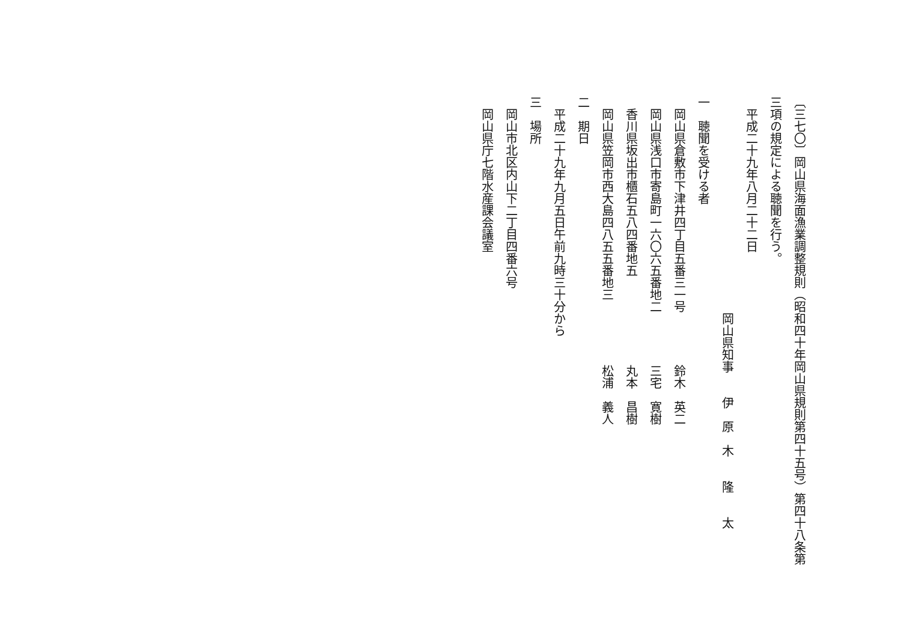〔三七〇〕岡山県海面漁業調整規則（昭和四十年岡山県規則第四十五号）第四十八条第
三項の規定による聴聞を行う。
　平成二十九年八月二十二日
岡山県知事　　伊　原　木　　隆　　太
一　聴聞を受ける者
　岡山県倉敷市下津井四丁目五番三一号鈴木　英二
　岡山県浅口市寄島町一六〇六五番地二三宅　寛樹
　香川県坂出市櫃石五八四番地五丸本　昌樹
　岡山県笠岡市西大島四八五五番地三松浦　義人
二　期日
　平成二十九年九月五日午前九時三十分から
三　場所
　岡山市北区内山下二丁目四番六号
　岡山県庁七階水産課会議室